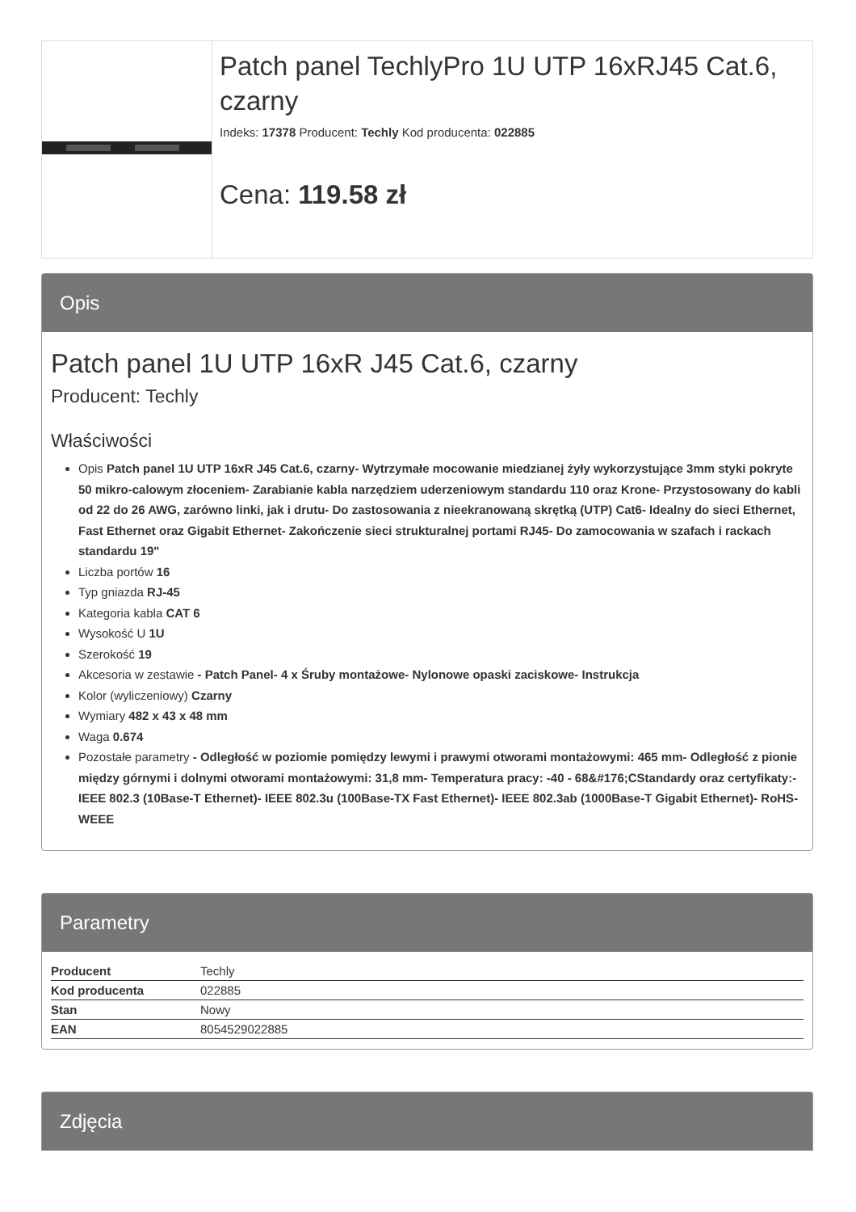Patch panel TechlyPro 1U UTP 16xRJ45 Cat.6, czarny
Indeks: 17378 Producent: Techly Kod producenta: 022885
Cena: 119.58 zł
Opis
Patch panel 1U UTP 16xR J45 Cat.6, czarny
Producent: Techly
Właściwości
Opis Patch panel 1U UTP 16xR J45 Cat.6, czarny- Wytrzymałe mocowanie miedzianej żyły wykorzystujące 3mm styki pokryte 50 mikro-calowym złoceniem- Zarabianie kabla narzędziem uderzeniowym standardu 110 oraz Krone- Przystosowany do kabli od 22 do 26 AWG, zarówno linki, jak i drutu- Do zastosowania z nieekranowaną skrętką (UTP) Cat6- Idealny do sieci Ethernet, Fast Ethernet oraz Gigabit Ethernet- Zakończenie sieci strukturalnej portami RJ45- Do zamocowania w szafach i rackach standardu 19"
Liczba portów 16
Typ gniazda RJ-45
Kategoria kabla CAT 6
Wysokość U 1U
Szerokość 19
Akcesoria w zestawie - Patch Panel- 4 x Śruby montażowe- Nylonowe opaski zaciskowe- Instrukcja
Kolor (wyliczeniowy) Czarny
Wymiary 482 x 43 x 48 mm
Waga 0.674
Pozostałe parametry - Odległość w poziomie pomiędzy lewymi i prawymi otworami montażowymi: 465 mm- Odległość z pionie między górnymi i dolnymi otworami montażowymi: 31,8 mm- Temperatura pracy: -40 - 68&#176;CStandardy oraz certyfikaty:- IEEE 802.3 (10Base-T Ethernet)- IEEE 802.3u (100Base-TX Fast Ethernet)- IEEE 802.3ab (1000Base-T Gigabit Ethernet)- RoHS- WEEE
Parametry
| Producent | Techly |
| Kod producenta | 022885 |
| Stan | Nowy |
| EAN | 8054529022885 |
Zdjęcia